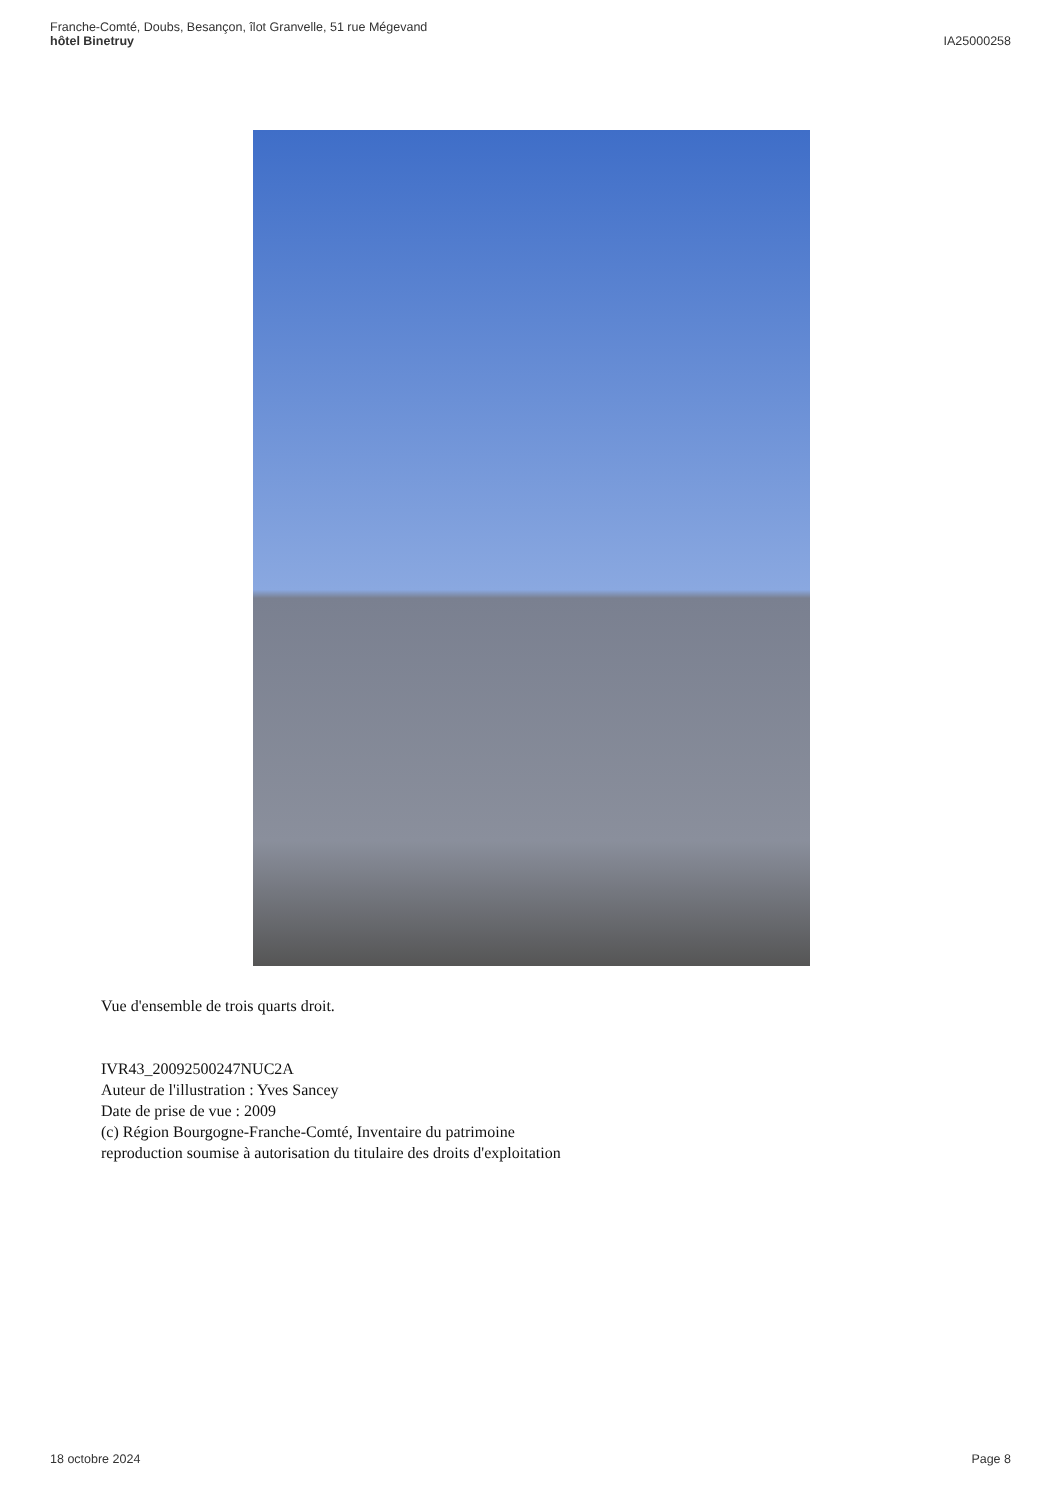Franche-Comté, Doubs, Besançon, îlot Granvelle, 51 rue Mégevand
hôtel Binetruy
IA25000258
Vue d'ensemble de trois quarts droit.
IVR43_20092500247NUC2A
Auteur de l'illustration : Yves Sancey
Date de prise de vue : 2009
(c) Région Bourgogne-Franche-Comté, Inventaire du patrimoine
reproduction soumise à autorisation du titulaire des droits d'exploitation
18 octobre 2024 Page 8